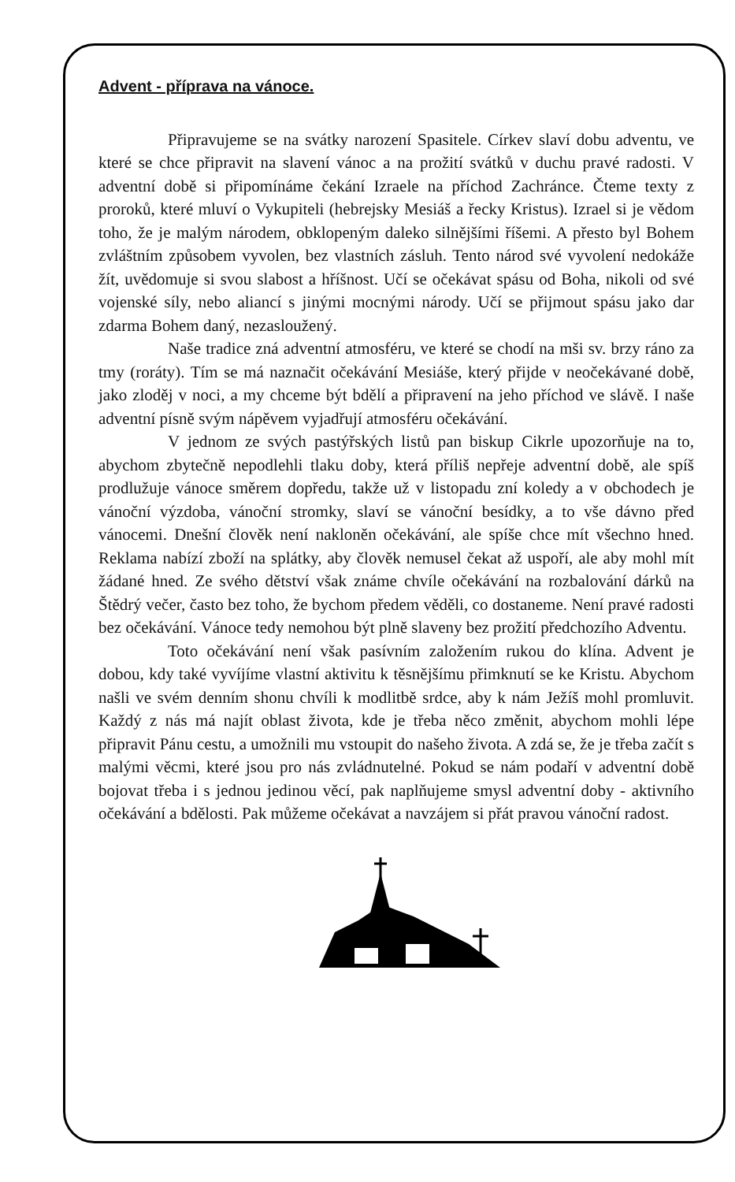Advent - příprava na vánoce.
Připravujeme se na svátky narození Spasitele. Církev slaví dobu adventu, ve které se chce připravit na slavení vánoc a na prožití svátků v duchu pravé radosti. V adventní době si připomínáme čekání Izraele na příchod Zachránce. Čteme texty z proroků, které mluví o Vykupiteli (hebrejsky Mesiáš a řecky Kristus). Izrael si je vědom toho, že je malým národem, obklopeným daleko silnějšími říšemi. A přesto byl Bohem zvláštním způsobem vyvolen, bez vlastních zásluh. Tento národ své vyvolení nedokáže žít, uvědomuje si svou slabost a hříšnost. Učí se očekávat spásu od Boha, nikoli od své vojenské síly, nebo aliancí s jinými mocnými národy. Učí se přijmout spásu jako dar zdarma Bohem daný, nezasloužený.
Naše tradice zná adventní atmosféru, ve které se chodí na mši sv. brzy ráno za tmy (roráty). Tím se má naznačit očekávání Mesiáše, který přijde v neočekávané době, jako zloděj v noci, a my chceme být bdělí a připravení na jeho příchod ve slávě. I naše adventní písně svým nápěvem vyjadřují atmosféru očekávání.
V jednom ze svých pastýřských listů pan biskup Cikrle upozorňuje na to, abychom zbytečně nepodlehli tlaku doby, která příliš nepřeje adventní době, ale spíš prodlužuje vánoce směrem dopředu, takže už v listopadu zní koledy a v obchodech je vánoční výzdoba, vánoční stromky, slaví se vánoční besídky, a to vše dávno před vánocemi. Dnešní člověk není nakloněn očekávání, ale spíše chce mít všechno hned. Reklama nabízí zboží na splátky, aby člověk nemusel čekat až uspoří, ale aby mohl mít žádané hned. Ze svého dětství však známe chvíle očekávání na rozbalování dárků na Štědrý večer, často bez toho, že bychom předem věděli, co dostaneme. Není pravé radosti bez očekávání. Vánoce tedy nemohou být plně slaveny bez prožití předchozího Adventu.
Toto očekávání není však pasívním založením rukou do klína. Advent je dobou, kdy také vyvíjíme vlastní aktivitu k těsnějšímu přimknutí se ke Kristu. Abychom našli ve svém denním shonu chvíli k modlitbě srdce, aby k nám Ježíš mohl promluvit. Každý z nás má najít oblast života, kde je třeba něco změnit, abychom mohli lépe připravit Pánu cestu, a umožnili mu vstoupit do našeho života. A zdá se, že je třeba začít s malými věcmi, které jsou pro nás zvládnutelné. Pokud se nám podaří v adventní době bojovat třeba i s jednou jedinou věcí, pak naplňujeme smysl adventní doby - aktivního očekávání a bdělosti. Pak můžeme očekávat a navzájem si přát pravou vánoční radost.